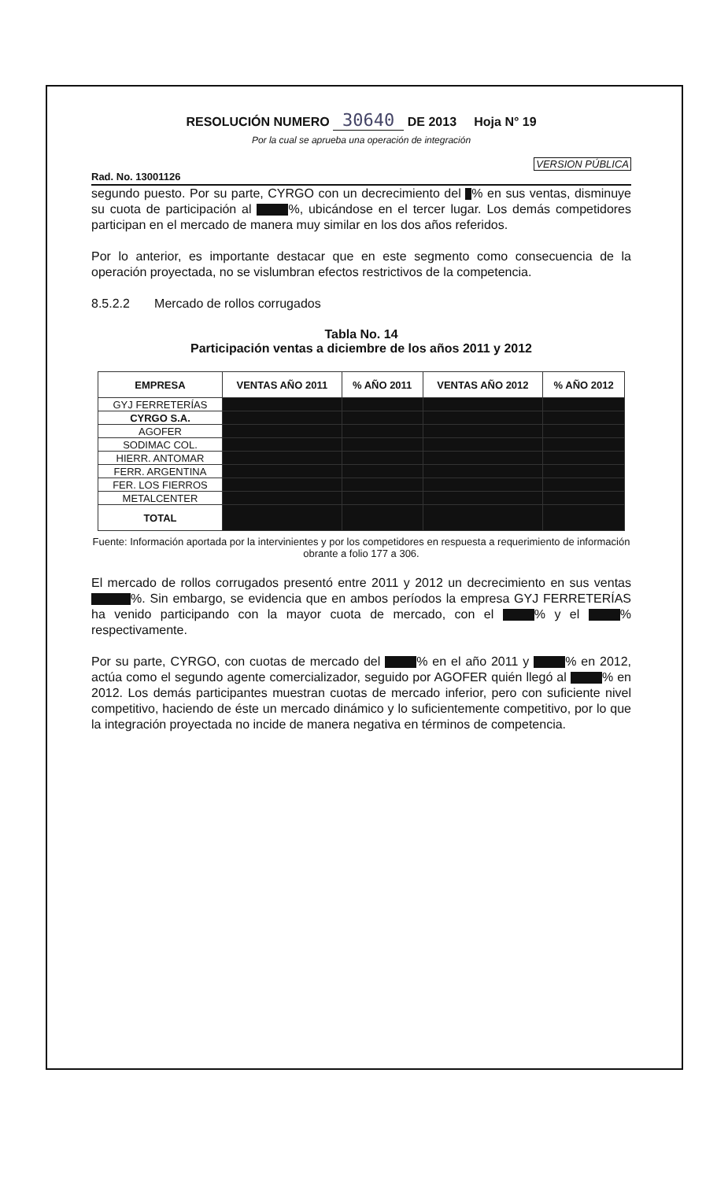RESOLUCIÓN NUMERO 30640 DE 2013 Hoja N° 19
Por la cual se aprueba una operación de integración
VERSION PÚBLICA
Rad. No. 13001126
segundo puesto. Por su parte, CYRGO con un decrecimiento del % en sus ventas, disminuye su cuota de participación al %, ubicándose en el tercer lugar. Los demás competidores participan en el mercado de manera muy similar en los dos años referidos.
Por lo anterior, es importante destacar que en este segmento como consecuencia de la operación proyectada, no se vislumbran efectos restrictivos de la competencia.
8.5.2.2 Mercado de rollos corrugados
Tabla No. 14
Participación ventas a diciembre de los años 2011 y 2012
| EMPRESA | VENTAS AÑO 2011 | % AÑO 2011 | VENTAS AÑO 2012 | % AÑO 2012 |
| --- | --- | --- | --- | --- |
| GYJ FERRETERÍAS | | | | |
| CYRGO S.A. | | | | |
| AGOFER | | | | |
| SODIMAC COL. | | | | |
| HIERR. ANTOMAR | | | | |
| FERR. ARGENTINA | | | | |
| FER. LOS FIERROS | | | | |
| METALCENTER | | | | |
| TOTAL | | | | |
Fuente: Información aportada por la intervinientes y por los competidores en respuesta a requerimiento de información obrante a folio 177 a 306.
El mercado de rollos corrugados presentó entre 2011 y 2012 un decrecimiento en sus ventas %. Sin embargo, se evidencia que en ambos períodos la empresa GYJ FERRETERÍAS ha venido participando con la mayor cuota de mercado, con el % y el % respectivamente.
Por su parte, CYRGO, con cuotas de mercado del % en el año 2011 y % en 2012, actúa como el segundo agente comercializador, seguido por AGOFER quién llegó al % en 2012. Los demás participantes muestran cuotas de mercado inferior, pero con suficiente nivel competitivo, haciendo de éste un mercado dinámico y lo suficientemente competitivo, por lo que la integración proyectada no incide de manera negativa en términos de competencia.